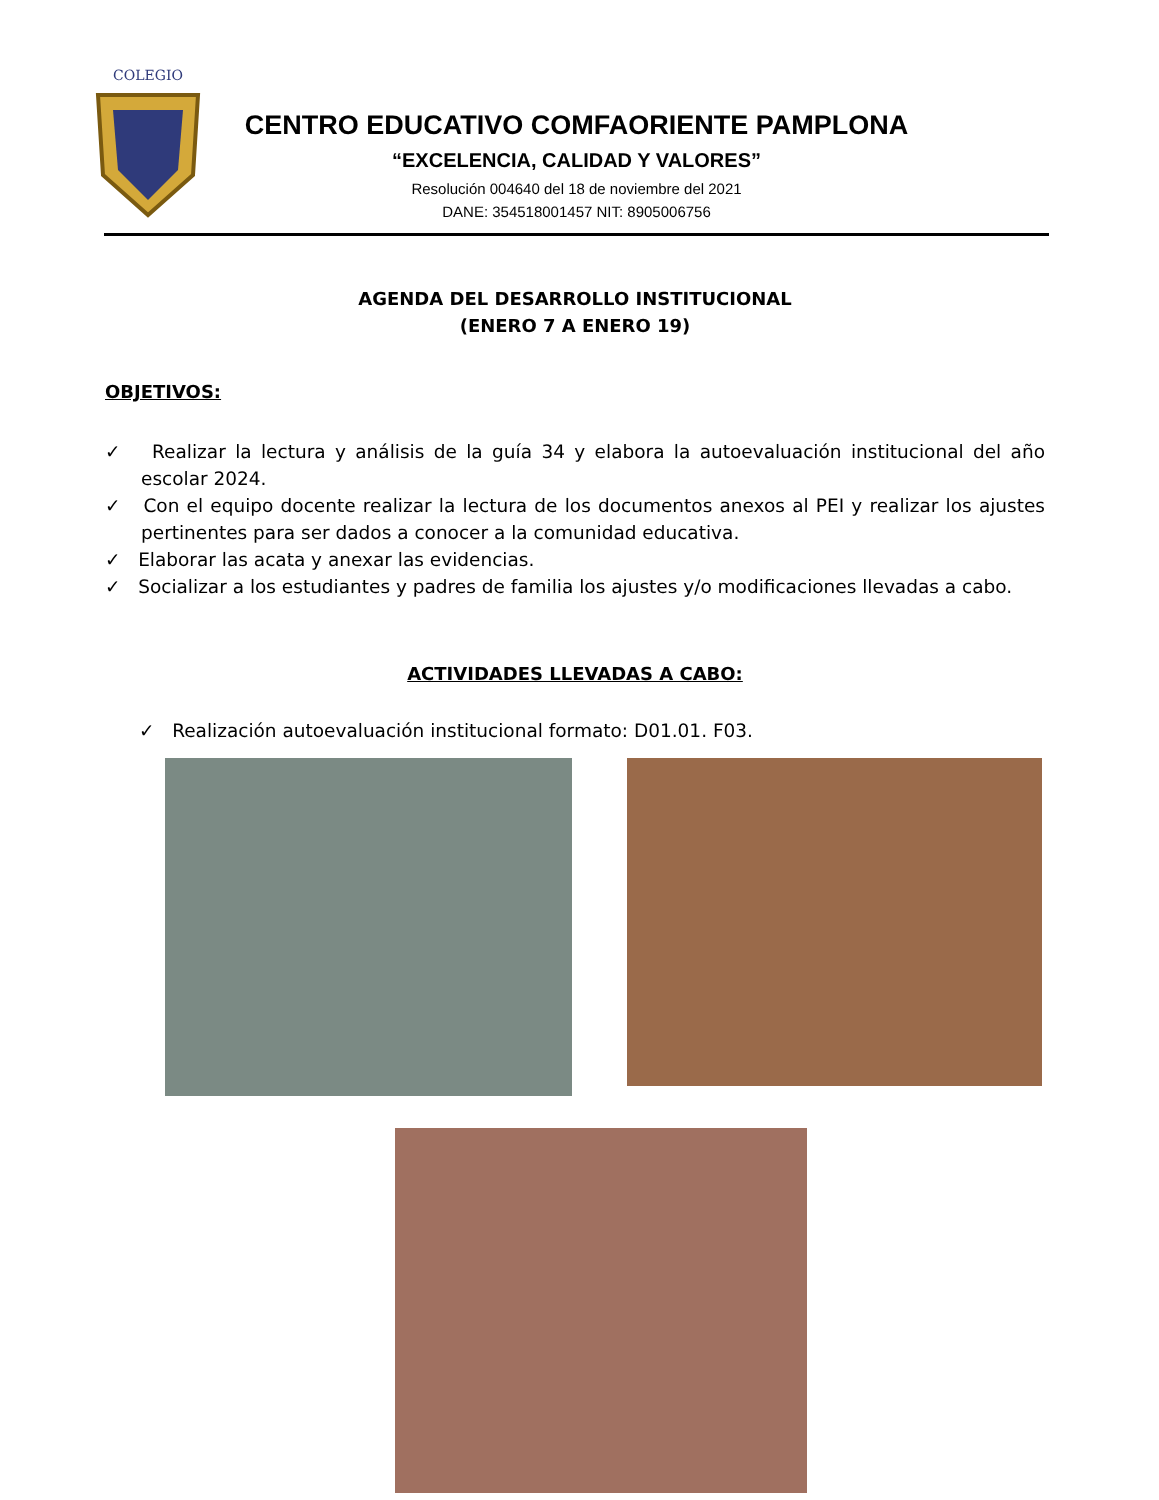COLEGIO
CENTRO EDUCATIVO COMFAORIENTE PAMPLONA
“EXCELENCIA, CALIDAD Y VALORES”
Resolución 004640 del 18 de noviembre del 2021
DANE: 354518001457 NIT: 8905006756
AGENDA DEL DESARROLLO INSTITUCIONAL
(ENERO 7 A ENERO 19)
OBJETIVOS:
✓ Realizar la lectura y análisis de la guía 34 y elabora la autoevaluación institucional del año escolar 2024.
✓ Con el equipo docente realizar la lectura de los documentos anexos al PEI y realizar los ajustes pertinentes para ser dados a conocer a la comunidad educativa.
✓ Elaborar las acata y anexar las evidencias.
✓ Socializar a los estudiantes y padres de familia los ajustes y/o modificaciones llevadas a cabo.
ACTIVIDADES LLEVADAS A CABO:
✓ Realización autoevaluación institucional formato: D01.01. F03.